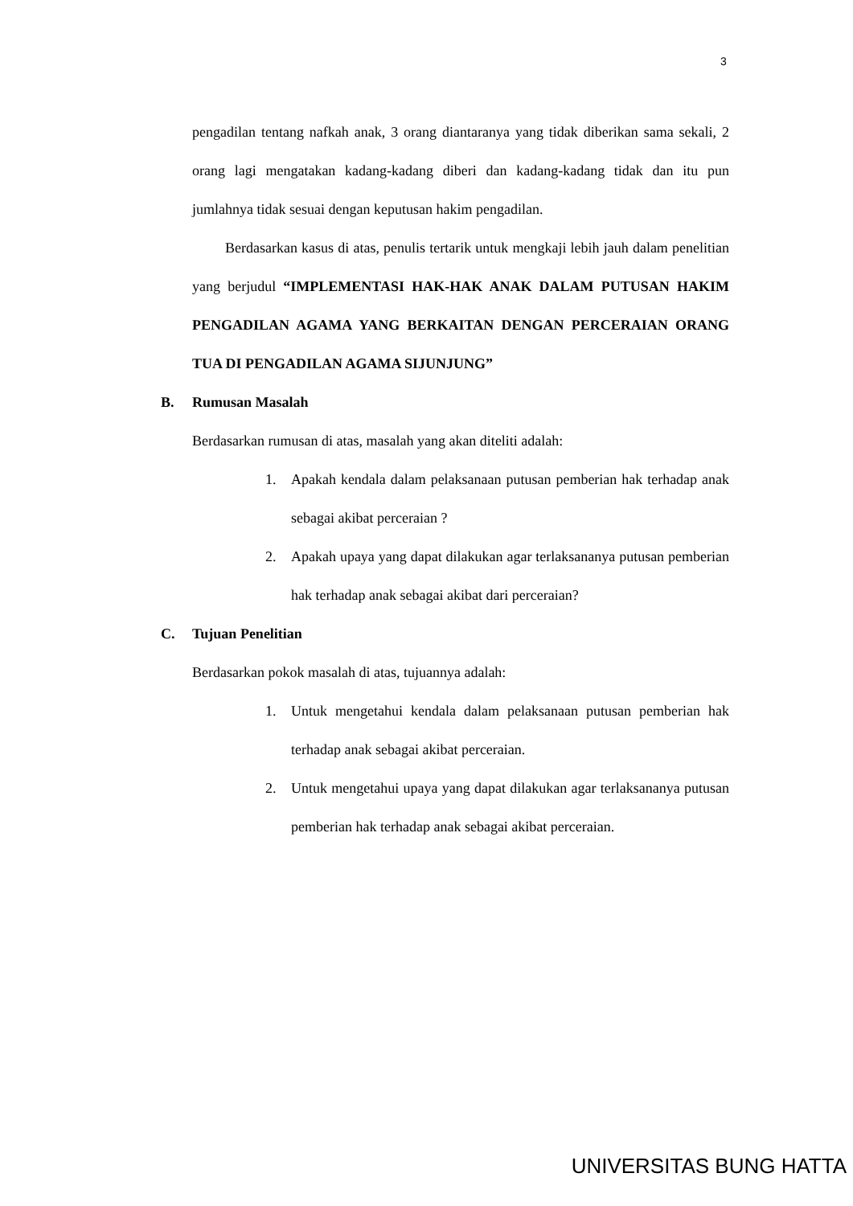3
pengadilan tentang nafkah anak, 3 orang diantaranya yang tidak diberikan sama sekali, 2 orang lagi mengatakan kadang-kadang diberi dan kadang-kadang tidak dan itu pun jumlahnya tidak sesuai dengan keputusan hakim pengadilan.
Berdasarkan kasus di atas, penulis tertarik untuk mengkaji lebih jauh dalam penelitian yang berjudul “IMPLEMENTASI HAK-HAK ANAK DALAM PUTUSAN HAKIM PENGADILAN AGAMA YANG BERKAITAN DENGAN PERCERAIAN ORANG TUA DI PENGADILAN AGAMA SIJUNJUNG”
B. Rumusan Masalah
Berdasarkan rumusan di atas, masalah yang akan diteliti adalah:
1. Apakah kendala dalam pelaksanaan putusan pemberian hak terhadap anak sebagai akibat perceraian ?
2. Apakah upaya yang dapat dilakukan agar terlaksananya putusan pemberian hak terhadap anak sebagai akibat dari perceraian?
C. Tujuan Penelitian
Berdasarkan pokok masalah di atas, tujuannya adalah:
1. Untuk mengetahui kendala dalam pelaksanaan putusan pemberian hak terhadap anak sebagai akibat perceraian.
2. Untuk mengetahui upaya yang dapat dilakukan agar terlaksananya putusan pemberian hak terhadap anak sebagai akibat perceraian.
UNIVERSITAS BUNG HATTA